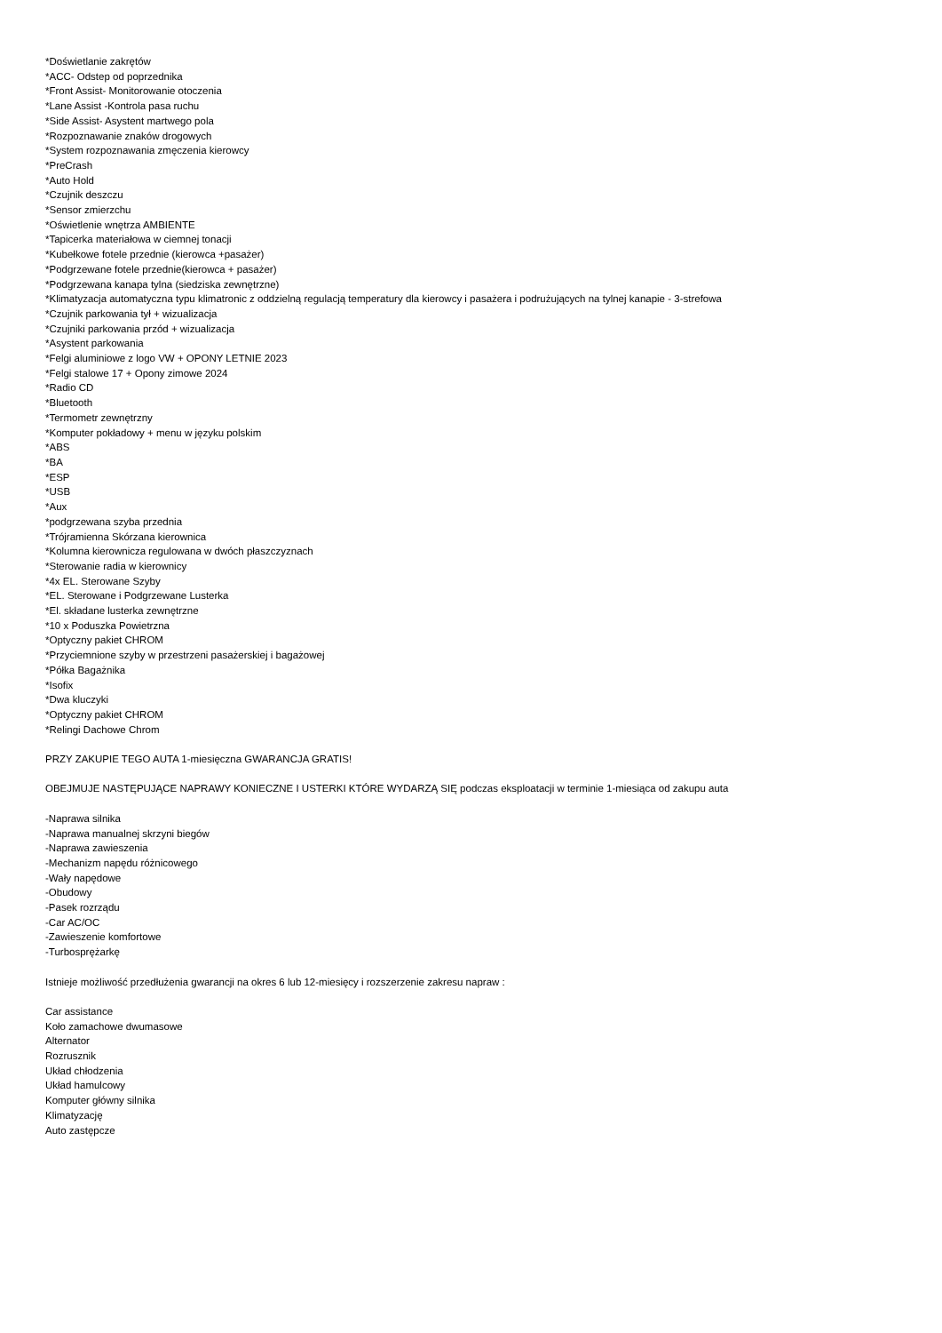*Doświetlanie zakrętów
*ACC- Odstep od poprzednika
*Front Assist- Monitorowanie otoczenia
*Lane Assist -Kontrola pasa ruchu
*Side Assist- Asystent martwego pola
*Rozpoznawanie znaków drogowych
*System rozpoznawania zmęczenia kierowcy
*PreCrash
*Auto Hold
*Czujnik deszczu
*Sensor zmierzchu
*Oświetlenie wnętrza AMBIENTE
*Tapicerka materiałowa w ciemnej tonacji
*Kubełkowe fotele przednie (kierowca +pasażer)
*Podgrzewane fotele przednie(kierowca + pasażer)
*Podgrzewana kanapa tylna (siedziska zewnętrzne)
*Klimatyzacja automatyczna typu klimatronic z oddzielną regulacją temperatury dla kierowcy i pasażera i podrużujących na tylnej kanapie - 3-strefowa
*Czujnik parkowania tył + wizualizacja
*Czujniki parkowania przód + wizualizacja
*Asystent parkowania
*Felgi aluminiowe z logo VW + OPONY LETNIE 2023
*Felgi stalowe 17 + Opony zimowe 2024
*Radio CD
*Bluetooth
*Termometr zewnętrzny
*Komputer pokładowy + menu w języku polskim
*ABS
*BA
*ESP
*USB
*Aux
*podgrzewana szyba przednia
*Trójramienna Skórzana kierownica
*Kolumna kierownicza regulowana w dwóch płaszczyznach
*Sterowanie radia w kierownicy
*4x EL. Sterowane Szyby
*EL. Sterowane i Podgrzewane Lusterka
*El. składane lusterka zewnętrzne
*10 x Poduszka Powietrzna
*Optyczny pakiet CHROM
*Przyciemnione szyby w przestrzeni pasażerskiej i bagażowej
*Półka Bagażnika
*Isofix
*Dwa kluczyki
*Optyczny pakiet CHROM
*Relingi Dachowe Chrom
PRZY ZAKUPIE TEGO AUTA 1-miesięczna GWARANCJA GRATIS!
OBEJMUJE NASTĘPUJĄCE NAPRAWY KONIECZNE I USTERKI KTÓRE WYDARZĄ SIĘ podczas eksploatacji w terminie 1-miesiąca od zakupu auta
-Naprawa silnika
-Naprawa manualnej skrzyni biegów
-Naprawa zawieszenia
-Mechanizm napędu różnicowego
-Wały napędowe
-Obudowy
-Pasek rozrządu
-Car AC/OC
-Zawieszenie komfortowe
-Turbosprężarkę
Istnieje możliwość przedłużenia gwarancji na okres 6 lub 12-miesięcy i rozszerzenie zakresu napraw :
Car assistance
Koło zamachowe dwumasowe
Alternator
Rozrusznik
Układ chłodzenia
Układ hamulcowy
Komputer główny silnika
Klimatyzację
Auto zastępcze